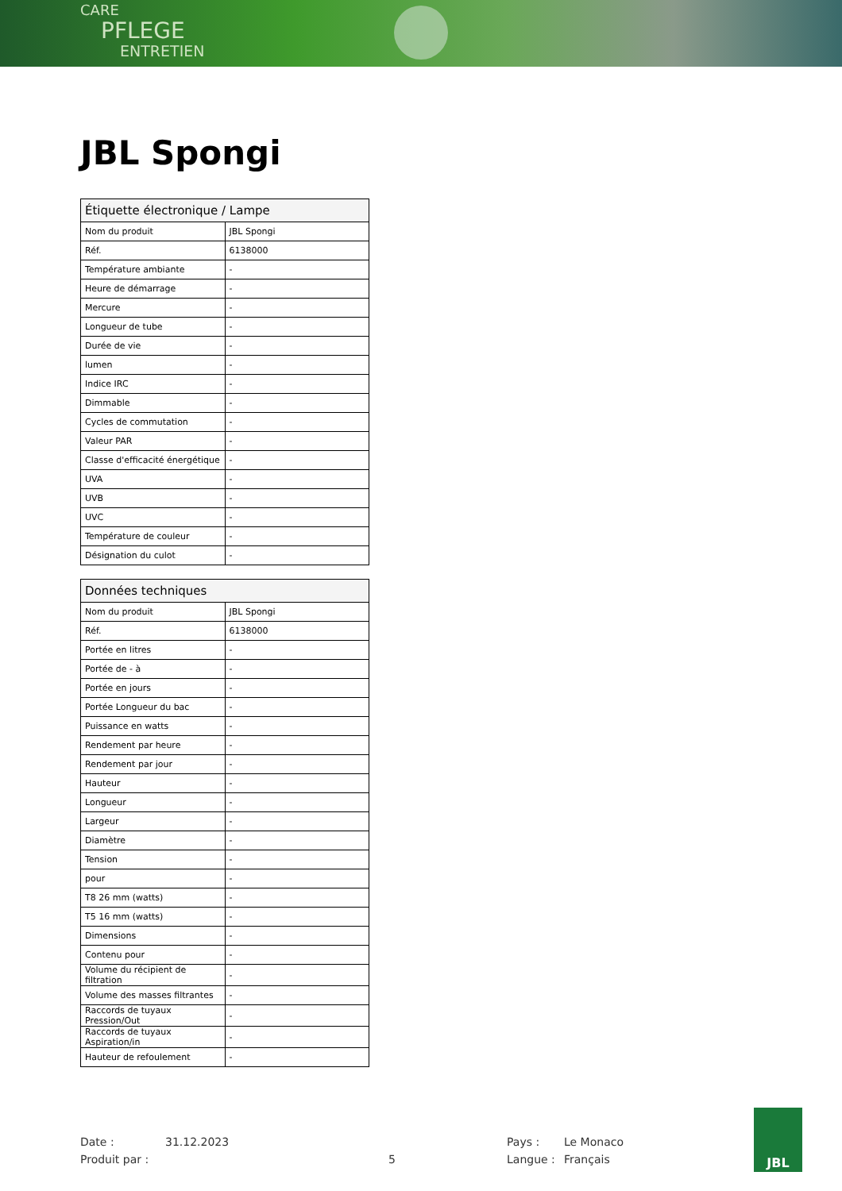CARE
PFLEGE
ENTRETIEN
JBL Spongi
| Étiquette électronique / Lampe | |
| --- | --- |
| Nom du produit | JBL Spongi |
| Réf. | 6138000 |
| Température ambiante | - |
| Heure de démarrage | - |
| Mercure | - |
| Longueur de tube | - |
| Durée de vie | - |
| lumen | - |
| Indice IRC | - |
| Dimmable | - |
| Cycles de commutation | - |
| Valeur PAR | - |
| Classe d'efficacité énergétique | - |
| UVA | - |
| UVB | - |
| UVC | - |
| Température de couleur | - |
| Désignation du culot | - |
| Données techniques | |
| --- | --- |
| Nom du produit | JBL Spongi |
| Réf. | 6138000 |
| Portée en litres | - |
| Portée de - à | - |
| Portée en jours | - |
| Portée Longueur du bac | - |
| Puissance en watts | - |
| Rendement par heure | - |
| Rendement par jour | - |
| Hauteur | - |
| Longueur | - |
| Largeur | - |
| Diamètre | - |
| Tension | - |
| pour | - |
| T8 26 mm (watts) | - |
| T5 16 mm (watts) | - |
| Dimensions | - |
| Contenu pour | - |
| Volume du récipient de filtration | - |
| Volume des masses filtrantes | - |
| Raccords de tuyaux Pression/Out | - |
| Raccords de tuyaux Aspiration/in | - |
| Hauteur de refoulement | - |
Date :
31.12.2023
Pays :
Le Monaco
Produit par :
5
Langue :
Français
JBL